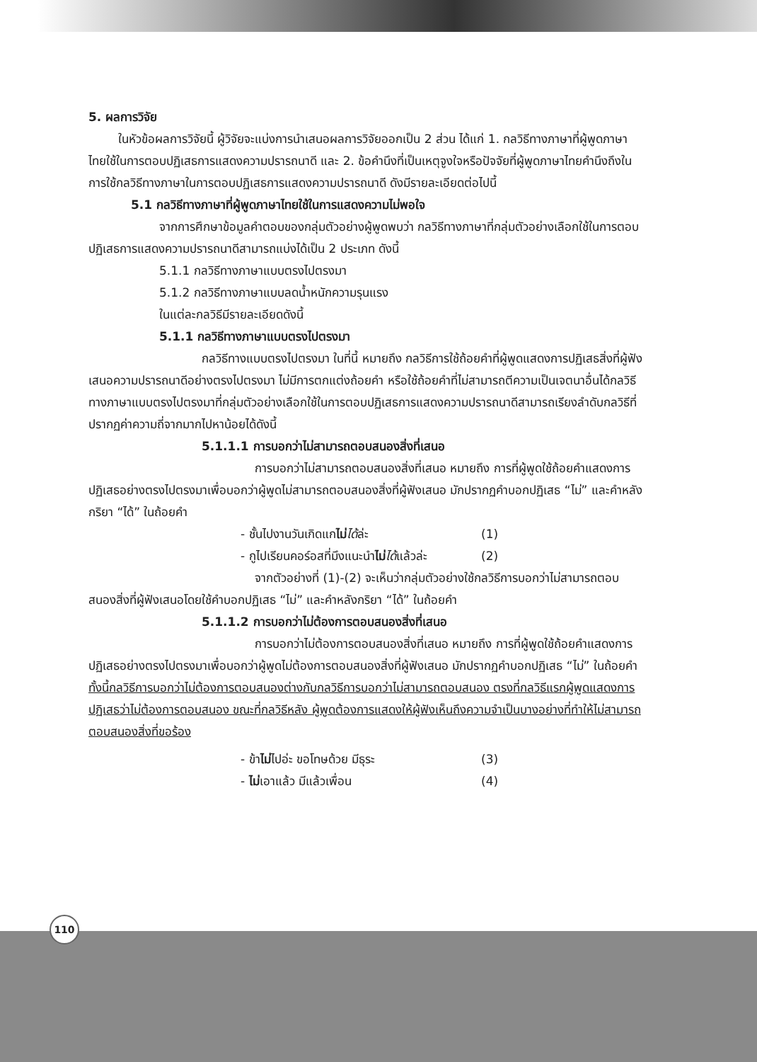5. ผลการวิจัย
ในหัวข้อผลการวิจัยนี้ ผู้วิจัยจะแบ่งการนำเสนอผลการวิจัยออกเป็น 2 ส่วน ได้แก่ 1. กลวิธีทางภาษาที่ผู้พูดภาษาไทยใช้ในการตอบปฏิเสธการแสดงความปรารถนาดี และ 2. ข้อคำนึงที่เป็นเหตุจูงใจหรือปัจจัยที่ผู้พูดภาษาไทยคำนึงถึงในการใช้กลวิธีทางภาษาในการตอบปฏิเสธการแสดงความปรารถนาดี ดังมีรายละเอียดต่อไปนี้
5.1 กลวิธีทางภาษาที่ผู้พูดภาษาไทยใช้ในการแสดงความไม่พอใจ
จากการศึกษาข้อมูลคำตอบของกลุ่มตัวอย่างผู้พูดพบว่า กลวิธีทางภาษาที่กลุ่มตัวอย่างเลือกใช้ในการตอบปฏิเสธการแสดงความปรารถนาดีสามารถแบ่งได้เป็น 2 ประเภท ดังนี้
5.1.1 กลวิธีทางภาษาแบบตรงไปตรงมา
5.1.2 กลวิธีทางภาษาแบบลดน้ำหนักความรุนแรง
ในแต่ละกลวิธีมีรายละเอียดดังนี้
5.1.1 กลวิธีทางภาษาแบบตรงไปตรงมา
กลวิธีทางแบบตรงไปตรงมา ในที่นี้ หมายถึง กลวิธีการใช้ถ้อยคำที่ผู้พูดแสดงการปฏิเสธสิ่งที่ผู้ฟังเสนอความปรารถนาดีอย่างตรงไปตรงมา ไม่มีการตกแต่งถ้อยคำ หรือใช้ถ้อยคำที่ไม่สามารถตีความเป็นเจตนาอื่นได้กลวิธีทางภาษาแบบตรงไปตรงมาที่กลุ่มตัวอย่างเลือกใช้ในการตอบปฏิเสธการแสดงความปรารถนาดีสามารถเรียงลำดับกลวิธีที่ปรากฏค่าความถี่จากมากไปหาน้อยได้ดังนี้
5.1.1.1 การบอกว่าไม่สามารถตอบสนองสิ่งที่เสนอ
การบอกว่าไม่สามารถตอบสนองสิ่งที่เสนอ หมายถึง การที่ผู้พูดใช้ถ้อยคำแสดงการปฏิเสธอย่างตรงไปตรงมาเพื่อบอกว่าผู้พูดไม่สามารถตอบสนองสิ่งที่ผู้ฟังเสนอ มักปรากฏคำบอกปฏิเสธ “ไม่” และคำหลังกริยา “ได้” ในถ้อยคำ
- ชั้นไปงานวันเกิดแกไม่ได้ล่ะ (1)
- กูไปเรียนคอร์อสที่มึงแนะนำไม่ได้แล้วล่ะ (2)
จากตัวอย่างที่ (1)-(2) จะเห็นว่ากลุ่มตัวอย่างใช้กลวิธีการบอกว่าไม่สามารถตอบสนองสิ่งที่ผู้ฟังเสนอโดยใช้คำบอกปฏิเสธ “ไม่” และคำหลังกริยา “ได้” ในถ้อยคำ
5.1.1.2 การบอกว่าไม่ต้องการตอบสนองสิ่งที่เสนอ
การบอกว่าไม่ต้องการตอบสนองสิ่งที่เสนอ หมายถึง การที่ผู้พูดใช้ถ้อยคำแสดงการปฏิเสธอย่างตรงไปตรงมาเพื่อบอกว่าผู้พูดไม่ต้องการตอบสนองสิ่งที่ผู้ฟังเสนอ มักปรากฏคำบอกปฏิเสธ “ไม่” ในถ้อยคำ ทั้งนี้กลวิธีการบอกว่าไม่ต้องการตอบสนองต่างกับกลวิธีการบอกว่าไม่สามารถตอบสนอง ตรงที่กลวิธีแรกผู้พูดแสดงการปฏิเสธว่าไม่ต้องการตอบสนอง ขณะที่กลวิธีหลัง ผู้พูดต้องการแสดงให้ผู้ฟังเห็นถึงความจำเป็นบางอย่างที่ทำให้ไม่สามารถตอบสนองสิ่งที่ขอร้อง
- ข้าไม่ไปอ่ะ ขอโทษด้วย มีธุระ (3)
- ไม่เอาแล้ว มีแล้วเพื่อน (4)
110